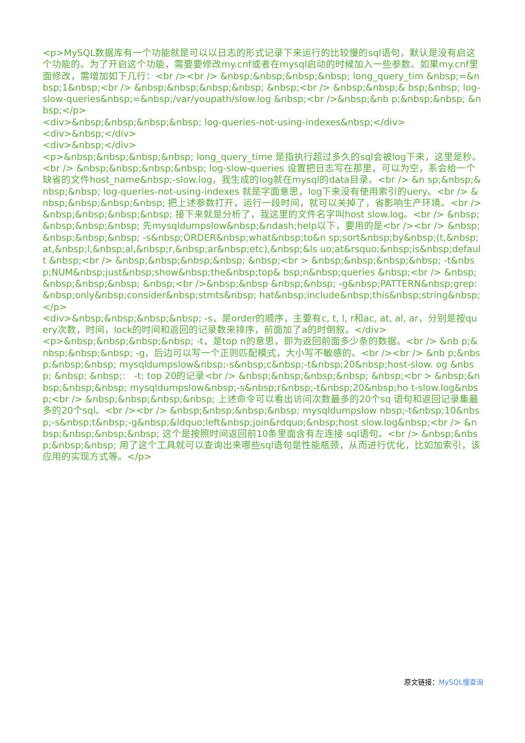<p>MySQL数据库有一个功能就是可以以日志的形式记录下来运行的比较慢的sql语句，默认是没有启这个功能的。为了开启这个功能，需要要修改my.cnf或者在mysql启动的时候加入一些参数。如果my.cnf里面修改，需增加如下几行：<br /><br /> &nbsp;&nbsp;&nbsp;&nbsp; long_query_tim &nbsp;=&nbsp;1&nbsp;<br /> &nbsp;&nbsp;&nbsp;&nbsp; &nbsp;<br /> &nbsp;&nbsp;& bsp;&nbsp; log-slow-queries&nbsp;=&nbsp;/var/youpath/slow.log &nbsp;<br />&nbsp;&nb p;&nbsp;&nbsp; &nbsp;</p>
<div>&nbsp;&nbsp;&nbsp;&nbsp; log-queries-not-using-indexes&nbsp;</div>
<div>&nbsp;</div>
<div>&nbsp;</div>
<p>&nbsp;&nbsp;&nbsp;&nbsp; long_query_time 是指执行超过多久的sql会被log下来，这里是秒。<br /> &nbsp;&nbsp;&nbsp;&nbsp; log-slow-queries 设置把日志写在那里，可以为空，系会给一个缺省的文件host_name&nbsp;-slow.log，我生成的log就在mysql的data目录。<br /> &n sp;&nbsp;&nbsp;&nbsp; log-queries-not-using-indexes 就是字面意思，log下来没有使用索引的uery。<br /> &nbsp;&nbsp;&nbsp;&nbsp; 把上述参数打开，运行一段时间，就可以关掉了，省影响生产环境。<br /> &nbsp;&nbsp;&nbsp;&nbsp; 接下来就是分析了，我这里的文件名字叫host slow.log。<br /> &nbsp;&nbsp;&nbsp;&nbsp; 先mysqldumpslow&nbsp;&ndash;help以下，要用的是<br /><br /> &nbsp;&nbsp;&nbsp;&nbsp; -s&nbsp;ORDER&nbsp;what&nbsp;to&n sp;sort&nbsp;by&nbsp;(t,&nbsp;at,&nbsp;l,&nbsp;al,&nbsp;r,&nbsp;ar&nbsp;etc),&nbsp;&ls uo;at&rsquo;&nbsp;is&nbsp;default &nbsp;<br /> &nbsp;&nbsp;&nbsp;&nbsp; &nbsp;<br > &nbsp;&nbsp;&nbsp;&nbsp; -t&nbsp;NUM&nbsp;just&nbsp;show&nbsp;the&nbsp;top& bsp;n&nbsp;queries &nbsp;<br /> &nbsp;&nbsp;&nbsp;&nbsp; &nbsp;<br />&nbsp;&nbsp &nbsp;&nbsp; -g&nbsp;PATTERN&nbsp;grep:&nbsp;only&nbsp;consider&nbsp;stmts&nbsp; hat&nbsp;include&nbsp;this&nbsp;string&nbsp;</p>
<div>&nbsp;&nbsp;&nbsp;&nbsp; -s，是order的顺序，主要有c, t, l, r和ac, at, al, ar，分别是按query次数，时间，lock的时间和返回的记录数来排序，前面加了a的时倒叙。</div>
<p>&nbsp;&nbsp;&nbsp;&nbsp; -t，是top n的意思，即为返回前面多少条的数据。<br /> &nb p;&nbsp;&nbsp;&nbsp; -g，后边可以写一个正则匹配模式，大小写不敏感的。<br /><br /> &nb p;&nbsp;&nbsp;&nbsp; mysqldumpslow&nbsp;-s&nbsp;c&nbsp;-t&nbsp;20&nbsp;host-slow. og &nbsp; &nbsp; &nbsp;: -t: top 20的记录<br /> &nbsp;&nbsp;&nbsp;&nbsp; &nbsp;<br > &nbsp;&nbsp;&nbsp;&nbsp; mysqldumpslow&nbsp;-s&nbsp;r&nbsp;-t&nbsp;20&nbsp;ho t-slow.log&nbsp;<br /> &nbsp;&nbsp;&nbsp;&nbsp; 上述命令可以看出访问次数最多的20个sq 语句和返回记录集最多的20个sql。<br /><br /> &nbsp;&nbsp;&nbsp;&nbsp; mysqldumpslow nbsp;-t&nbsp;10&nbsp;-s&nbsp;t&nbsp;-g&nbsp;&ldquo;left&nbsp;join&rdquo;&nbsp;host slow.log&nbsp;<br /> &nbsp;&nbsp;&nbsp;&nbsp; 这个是按照时间返回前10条里面含有左连接 sql语句。<br /> &nbsp;&nbsp;&nbsp;&nbsp; 用了这个工具就可以查询出来哪些sql语句是性能瓶颈，从而进行优化，比如加索引，该应用的实现方式等。</p>
原文链接：MySQL慢查询